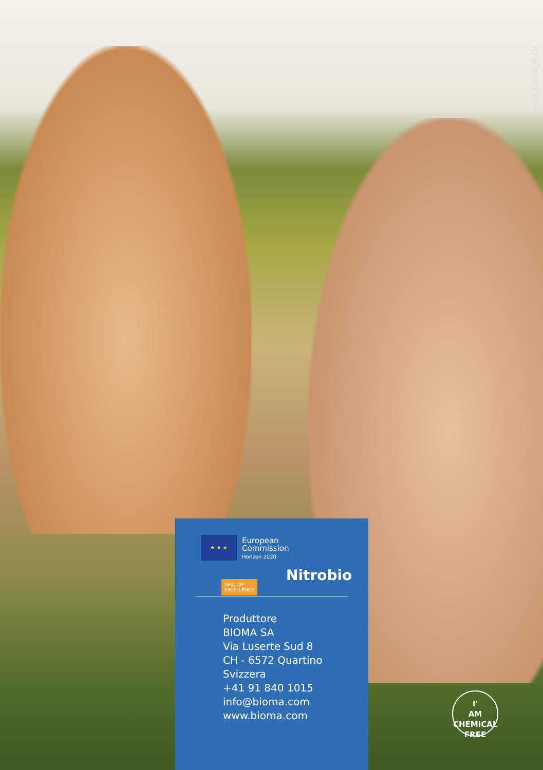230608_Koprosil_IT_CH
★ ★ ★
European
Commission
Horizon 2020
SEAL OF
EXCELLENCE
Nitrobio
Produttore
BIOMA SA
Via Luserte Sud 8
CH - 6572 Quartino
Svizzera
+41 91 840 1015
info@bioma.com
www.bioma.com
I'
AM
CHEMICAL
FREE